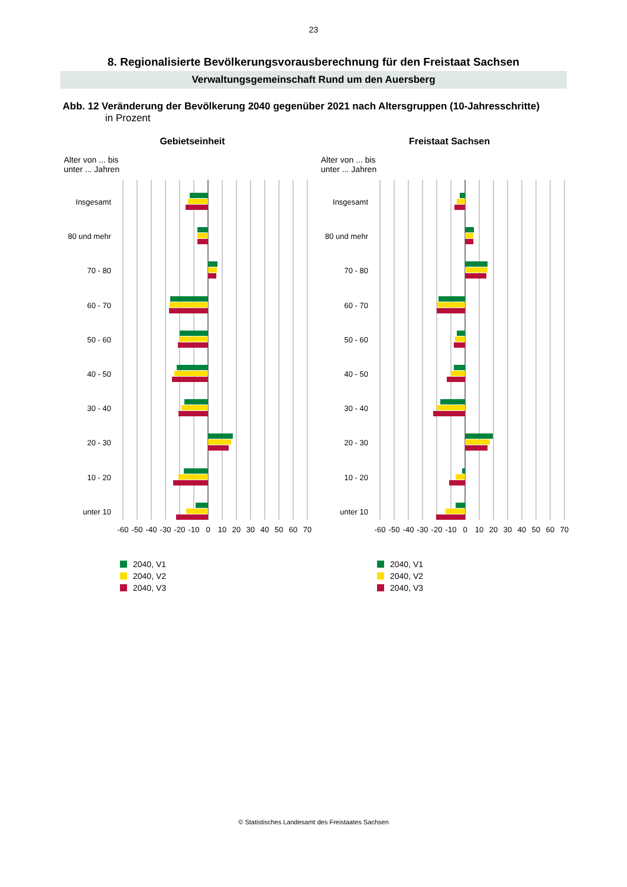23
8. Regionalisierte Bevölkerungsvorausberechnung für den Freistaat Sachsen
Verwaltungsgemeinschaft Rund um den Auersberg
Abb. 12 Veränderung der Bevölkerung 2040 gegenüber 2021 nach Altersgruppen (10-Jahresschritte)
in Prozent
Gebietseinheit
Alter von ... bis
unter ... Jahren
Insgesamt
80 und mehr
70 - 80
60 - 70
50 - 60
40 - 50
30 - 40
20 - 30
10 - 20
unter 10
-60
-50
-40
-30
-20
-10
0
10
20
30
40
50
60
70
2040, V1
2040, V2
2040, V3
Freistaat Sachsen
Alter von ... bis
unter ... Jahren
Insgesamt
80 und mehr
70 - 80
60 - 70
50 - 60
40 - 50
30 - 40
20 - 30
10 - 20
unter 10
-60
-50
-40
-30
-20
-10
0
10
20
30
40
50
60
70
2040, V1
2040, V2
2040, V3
© Statistisches Landesamt des Freistaates Sachsen